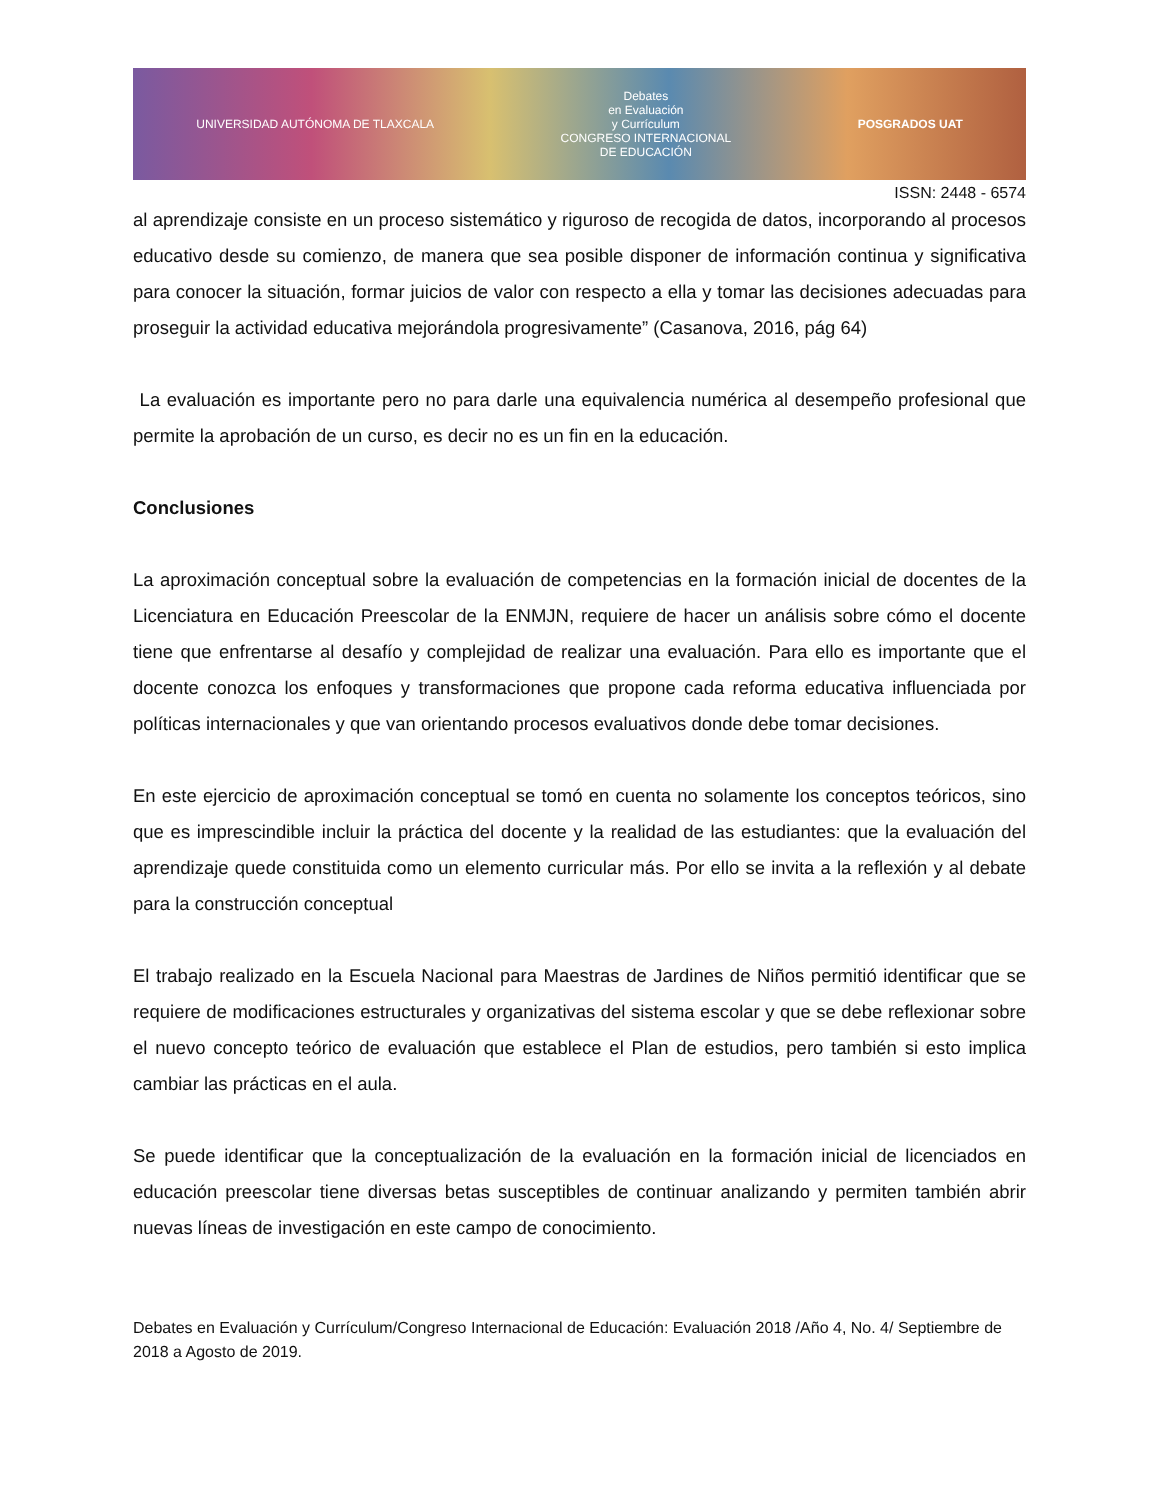UNIVERSIDAD AUTÓNOMA DE TLAXCALA
Debates
en Evaluación
y Currículum
CONGRESO INTERNACIONAL
DE EDUCACIÓN
POSGRADOS UAT
ISSN: 2448 - 6574
al aprendizaje consiste en un proceso sistemático y riguroso de recogida de datos, incorporando al procesos educativo desde su comienzo, de manera que sea posible disponer de información continua y significativa para conocer la situación, formar juicios de valor con respecto a ella y tomar las decisiones adecuadas para proseguir la actividad educativa mejorándola progresivamente” (Casanova, 2016, pág 64)
La evaluación es importante pero no para darle una equivalencia numérica al desempeño profesional que permite la aprobación de un curso, es decir no es un fin en la educación.
Conclusiones
La aproximación conceptual sobre la evaluación de competencias en la formación inicial de docentes de la Licenciatura en Educación Preescolar de la ENMJN, requiere de hacer un análisis sobre cómo el docente tiene que enfrentarse al desafío y complejidad de realizar una evaluación. Para ello es importante que el docente conozca los enfoques y transformaciones que propone cada reforma educativa influenciada por políticas internacionales y que van orientando procesos evaluativos donde debe tomar decisiones.
En este ejercicio de aproximación conceptual se tomó en cuenta no solamente los conceptos teóricos, sino que es imprescindible incluir la práctica del docente y la realidad de las estudiantes: que la evaluación del aprendizaje quede constituida como un elemento curricular más. Por ello se invita a la reflexión y al debate para la construcción conceptual
El trabajo realizado en la Escuela Nacional para Maestras de Jardines de Niños permitió identificar que se requiere de modificaciones estructurales y organizativas del sistema escolar y que se debe reflexionar sobre el nuevo concepto teórico de evaluación que establece el Plan de estudios, pero también si esto implica cambiar las prácticas en el aula.
Se puede identificar que la conceptualización de la evaluación en la formación inicial de licenciados en educación preescolar tiene diversas betas susceptibles de continuar analizando y permiten también abrir nuevas líneas de investigación en este campo de conocimiento.
Debates en Evaluación y Currículum/Congreso Internacional de Educación: Evaluación 2018 /Año 4, No. 4/ Septiembre de 2018 a Agosto de 2019.